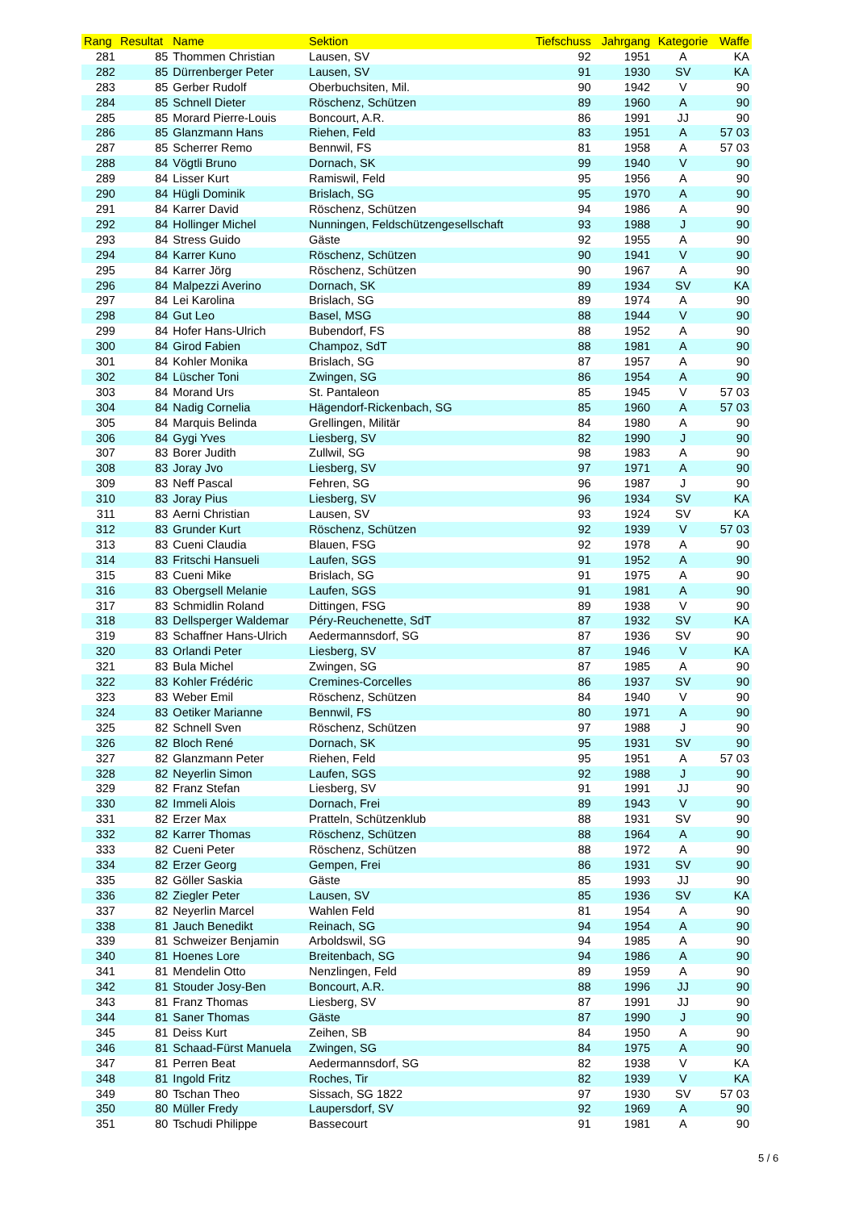| Rang | Resultat | Name | Sektion | Tiefschuss | Jahrgang | Kategorie | Waffe |
| --- | --- | --- | --- | --- | --- | --- | --- |
| 281 | 85 | Thommen Christian | Lausen, SV | 92 | 1951 | A | KA |
| 282 | 85 | Dürrenberger Peter | Lausen, SV | 91 | 1930 | SV | KA |
| 283 | 85 | Gerber Rudolf | Oberbuchsiten, Mil. | 90 | 1942 | V | 90 |
| 284 | 85 | Schnell Dieter | Röschenz, Schützen | 89 | 1960 | A | 90 |
| 285 | 85 | Morard Pierre-Louis | Boncourt, A.R. | 86 | 1991 | JJ | 90 |
| 286 | 85 | Glanzmann Hans | Riehen, Feld | 83 | 1951 | A | 57 03 |
| 287 | 85 | Scherrer Remo | Bennwil, FS | 81 | 1958 | A | 57 03 |
| 288 | 84 | Vögtli Bruno | Dornach, SK | 99 | 1940 | V | 90 |
| 289 | 84 | Lisser Kurt | Ramiswil, Feld | 95 | 1956 | A | 90 |
| 290 | 84 | Hügli Dominik | Brislach, SG | 95 | 1970 | A | 90 |
| 291 | 84 | Karrer David | Röschenz, Schützen | 94 | 1986 | A | 90 |
| 292 | 84 | Hollinger Michel | Nunningen, Feldschützengesellschaft | 93 | 1988 | J | 90 |
| 293 | 84 | Stress Guido | Gäste | 92 | 1955 | A | 90 |
| 294 | 84 | Karrer Kuno | Röschenz, Schützen | 90 | 1941 | V | 90 |
| 295 | 84 | Karrer Jörg | Röschenz, Schützen | 90 | 1967 | A | 90 |
| 296 | 84 | Malpezzi Averino | Dornach, SK | 89 | 1934 | SV | KA |
| 297 | 84 | Lei Karolina | Brislach, SG | 89 | 1974 | A | 90 |
| 298 | 84 | Gut Leo | Basel, MSG | 88 | 1944 | V | 90 |
| 299 | 84 | Hofer Hans-Ulrich | Bubendorf, FS | 88 | 1952 | A | 90 |
| 300 | 84 | Girod Fabien | Champoz, SdT | 88 | 1981 | A | 90 |
| 301 | 84 | Kohler Monika | Brislach, SG | 87 | 1957 | A | 90 |
| 302 | 84 | Lüscher Toni | Zwingen, SG | 86 | 1954 | A | 90 |
| 303 | 84 | Morand Urs | St. Pantaleon | 85 | 1945 | V | 57 03 |
| 304 | 84 | Nadig Cornelia | Hägendorf-Rickenbach, SG | 85 | 1960 | A | 57 03 |
| 305 | 84 | Marquis Belinda | Grellingen, Militär | 84 | 1980 | A | 90 |
| 306 | 84 | Gygi Yves | Liesberg, SV | 82 | 1990 | J | 90 |
| 307 | 83 | Borer Judith | Zullwil, SG | 98 | 1983 | A | 90 |
| 308 | 83 | Joray Jvo | Liesberg, SV | 97 | 1971 | A | 90 |
| 309 | 83 | Neff Pascal | Fehren, SG | 96 | 1987 | J | 90 |
| 310 | 83 | Joray Pius | Liesberg, SV | 96 | 1934 | SV | KA |
| 311 | 83 | Aerni Christian | Lausen, SV | 93 | 1924 | SV | KA |
| 312 | 83 | Grunder Kurt | Röschenz, Schützen | 92 | 1939 | V | 57 03 |
| 313 | 83 | Cueni Claudia | Blauen, FSG | 92 | 1978 | A | 90 |
| 314 | 83 | Fritschi Hansueli | Laufen, SGS | 91 | 1952 | A | 90 |
| 315 | 83 | Cueni Mike | Brislach, SG | 91 | 1975 | A | 90 |
| 316 | 83 | Obergsell Melanie | Laufen, SGS | 91 | 1981 | A | 90 |
| 317 | 83 | Schmidlin Roland | Dittingen, FSG | 89 | 1938 | V | 90 |
| 318 | 83 | Dellsperger Waldemar | Péry-Reuchenette, SdT | 87 | 1932 | SV | KA |
| 319 | 83 | Schaffner Hans-Ulrich | Aedermannsdorf, SG | 87 | 1936 | SV | 90 |
| 320 | 83 | Orlandi Peter | Liesberg, SV | 87 | 1946 | V | KA |
| 321 | 83 | Bula Michel | Zwingen, SG | 87 | 1985 | A | 90 |
| 322 | 83 | Kohler Frédéric | Cremines-Corcelles | 86 | 1937 | SV | 90 |
| 323 | 83 | Weber Emil | Röschenz, Schützen | 84 | 1940 | V | 90 |
| 324 | 83 | Oetiker Marianne | Bennwil, FS | 80 | 1971 | A | 90 |
| 325 | 82 | Schnell Sven | Röschenz, Schützen | 97 | 1988 | J | 90 |
| 326 | 82 | Bloch René | Dornach, SK | 95 | 1931 | SV | 90 |
| 327 | 82 | Glanzmann Peter | Riehen, Feld | 95 | 1951 | A | 57 03 |
| 328 | 82 | Neyerlin Simon | Laufen, SGS | 92 | 1988 | J | 90 |
| 329 | 82 | Franz Stefan | Liesberg, SV | 91 | 1991 | JJ | 90 |
| 330 | 82 | Immeli Alois | Dornach, Frei | 89 | 1943 | V | 90 |
| 331 | 82 | Erzer Max | Pratteln, Schützenklub | 88 | 1931 | SV | 90 |
| 332 | 82 | Karrer Thomas | Röschenz, Schützen | 88 | 1964 | A | 90 |
| 333 | 82 | Cueni Peter | Röschenz, Schützen | 88 | 1972 | A | 90 |
| 334 | 82 | Erzer Georg | Gempen, Frei | 86 | 1931 | SV | 90 |
| 335 | 82 | Göller Saskia | Gäste | 85 | 1993 | JJ | 90 |
| 336 | 82 | Ziegler Peter | Lausen, SV | 85 | 1936 | SV | KA |
| 337 | 82 | Neyerlin Marcel | Wahlen Feld | 81 | 1954 | A | 90 |
| 338 | 81 | Jauch Benedikt | Reinach, SG | 94 | 1954 | A | 90 |
| 339 | 81 | Schweizer Benjamin | Arboldswil, SG | 94 | 1985 | A | 90 |
| 340 | 81 | Hoenes Lore | Breitenbach, SG | 94 | 1986 | A | 90 |
| 341 | 81 | Mendelin Otto | Nenzlingen, Feld | 89 | 1959 | A | 90 |
| 342 | 81 | Stouder Josy-Ben | Boncourt, A.R. | 88 | 1996 | JJ | 90 |
| 343 | 81 | Franz Thomas | Liesberg, SV | 87 | 1991 | JJ | 90 |
| 344 | 81 | Saner Thomas | Gäste | 87 | 1990 | J | 90 |
| 345 | 81 | Deiss Kurt | Zeihen, SB | 84 | 1950 | A | 90 |
| 346 | 81 | Schaad-Fürst Manuela | Zwingen, SG | 84 | 1975 | A | 90 |
| 347 | 81 | Perren Beat | Aedermannsdorf, SG | 82 | 1938 | V | KA |
| 348 | 81 | Ingold Fritz | Roches, Tir | 82 | 1939 | V | KA |
| 349 | 80 | Tschan Theo | Sissach, SG 1822 | 97 | 1930 | SV | 57 03 |
| 350 | 80 | Müller Fredy | Laupersdorf, SV | 92 | 1969 | A | 90 |
| 351 | 80 | Tschudi Philippe | Bassecourt | 91 | 1981 | A | 90 |
5 / 6